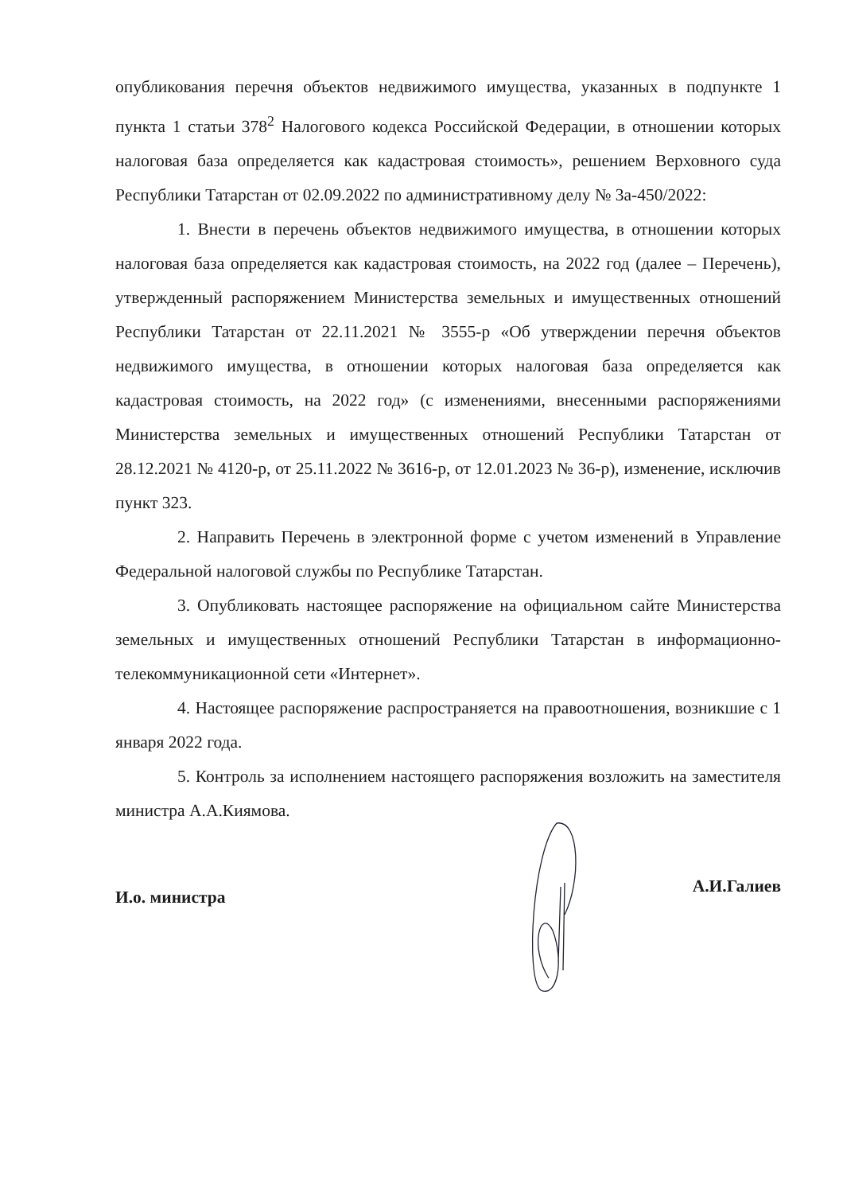опубликования перечня объектов недвижимого имущества, указанных в подпункте 1 пункта 1 статьи 378<sup>2</sup> Налогового кодекса Российской Федерации, в отношении которых налоговая база определяется как кадастровая стоимость», решением Верховного суда Республики Татарстан от 02.09.2022 по административному делу № 3а-450/2022:
1. Внести в перечень объектов недвижимого имущества, в отношении которых налоговая база определяется как кадастровая стоимость, на 2022 год (далее – Перечень), утвержденный распоряжением Министерства земельных и имущественных отношений Республики Татарстан от 22.11.2021 № 3555-р «Об утверждении перечня объектов недвижимого имущества, в отношении которых налоговая база определяется как кадастровая стоимость, на 2022 год» (с изменениями, внесенными распоряжениями Министерства земельных и имущественных отношений Республики Татарстан от 28.12.2021 № 4120-р, от 25.11.2022 № 3616-р, от 12.01.2023 № 36-р), изменение, исключив пункт 323.
2. Направить Перечень в электронной форме с учетом изменений в Управление Федеральной налоговой службы по Республике Татарстан.
3. Опубликовать настоящее распоряжение на официальном сайте Министерства земельных и имущественных отношений Республики Татарстан в информационно-телекоммуникационной сети «Интернет».
4. Настоящее распоряжение распространяется на правоотношения, возникшие с 1 января 2022 года.
5. Контроль за исполнением настоящего распоряжения возложить на заместителя министра А.А.Киямова.
И.о. министра
А.И.Галиев